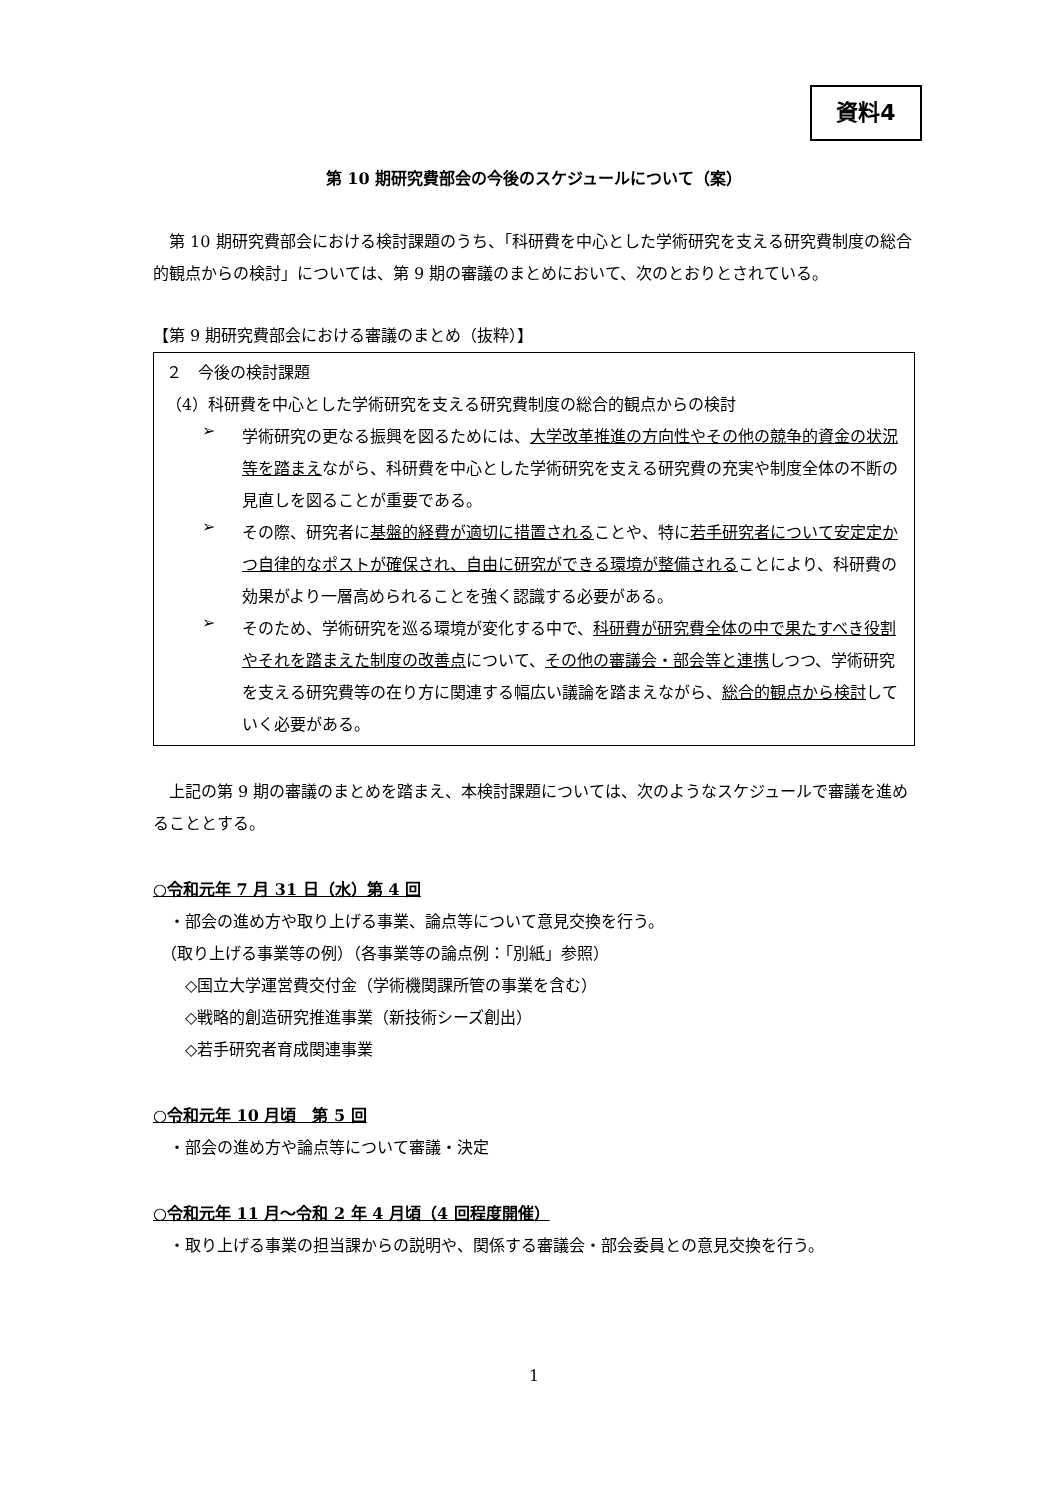資料4
第 10 期研究費部会の今後のスケジュールについて（案）
　第 10 期研究費部会における検討課題のうち、「科研費を中心とした学術研究を支える研究費制度の総合的観点からの検討」については、第 9 期の審議のまとめにおいて、次のとおりとされている。
【第 9 期研究費部会における審議のまとめ（抜粋）】
２　今後の検討課題
（4）科研費を中心とした学術研究を支える研究費制度の総合的観点からの検討
➢
学術研究の更なる振興を図るためには、大学改革推進の方向性やその他の競争的資金の状況等を踏まえながら、科研費を中心とした学術研究を支える研究費の充実や制度全体の不断の見直しを図ることが重要である。
➢
その際、研究者に基盤的経費が適切に措置されることや、特に若手研究者について安定定かつ自律的なポストが確保され、自由に研究ができる環境が整備されることにより、科研費の効果がより一層高められることを強く認識する必要がある。
➢
そのため、学術研究を巡る環境が変化する中で、科研費が研究費全体の中で果たすべき役割やそれを踏まえた制度の改善点について、その他の審議会・部会等と連携しつつ、学術研究を支える研究費等の在り方に関連する幅広い議論を踏まえながら、総合的観点から検討していく必要がある。
　上記の第 9 期の審議のまとめを踏まえ、本検討課題については、次のようなスケジュールで審議を進めることとする。
○令和元年 7 月 31 日（水）第 4 回
　・部会の進め方や取り上げる事業、論点等について意見交換を行う。
　（取り上げる事業等の例）（各事業等の論点例：「別紙」参照）
　　◇国立大学運営費交付金（学術機関課所管の事業を含む）
　　◇戦略的創造研究推進事業（新技術シーズ創出）
　　◇若手研究者育成関連事業
○令和元年 10 月頃　第 5 回
　・部会の進め方や論点等について審議・決定
○令和元年 11 月～令和 2 年 4 月頃（4 回程度開催）
　・取り上げる事業の担当課からの説明や、関係する審議会・部会委員との意見交換を行う。
1